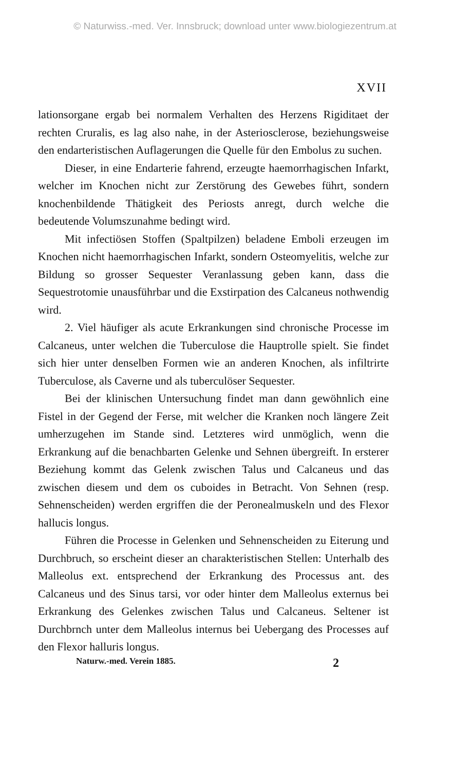© Naturwiss.-med. Ver. Innsbruck; download unter www.biologiezentrum.at
XVII
lationsorgane ergab bei normalem Verhalten des Herzens Rigiditaet der rechten Cruralis, es lag also nahe, in der Asteriosclerose, beziehungsweise den endarteristischen Auflagerungen die Quelle für den Embolus zu suchen.
Dieser, in eine Endarterie fahrend, erzeugte haemorrhagischen Infarkt, welcher im Knochen nicht zur Zerstörung des Gewebes führt, sondern knochenbildende Thätigkeit des Periosts anregt, durch welche die bedeutende Volumszunahme bedingt wird.
Mit infectiösen Stoffen (Spaltpilzen) beladene Emboli erzeugen im Knochen nicht haemorrhagischen Infarkt, sondern Osteomyelitis, welche zur Bildung so grosser Sequester Veranlassung geben kann, dass die Sequestrotomie unausführbar und die Exstirpation des Calcaneus nothwendig wird.
2. Viel häufiger als acute Erkrankungen sind chronische Processe im Calcaneus, unter welchen die Tuberculose die Hauptrolle spielt. Sie findet sich hier unter denselben Formen wie an anderen Knochen, als infiltrirte Tuberculose, als Caverne und als tuberculöser Sequester.
Bei der klinischen Untersuchung findet man dann gewöhnlich eine Fistel in der Gegend der Ferse, mit welcher die Kranken noch längere Zeit umherzugehen im Stande sind. Letzteres wird unmöglich, wenn die Erkrankung auf die benachbarten Gelenke und Sehnen übergreift. In ersterer Beziehung kommt das Gelenk zwischen Talus und Calcaneus und das zwischen diesem und dem os cuboides in Betracht. Von Sehnen (resp. Sehnenscheiden) werden ergriffen die der Peronealmuskeln und des Flexor hallucis longus.
Führen die Processe in Gelenken und Sehnenscheiden zu Eiterung und Durchbruch, so erscheint dieser an charakteristischen Stellen: Unterhalb des Malleolus ext. entsprechend der Erkrankung des Processus ant. des Calcaneus und des Sinus tarsi, vor oder hinter dem Malleolus externus bei Erkrankung des Gelenkes zwischen Talus und Calcaneus. Seltener ist Durchbrnch unter dem Malleolus internus bei Uebergang des Processes auf den Flexor halluris longus.
Naturw.-med. Verein 1885. 2